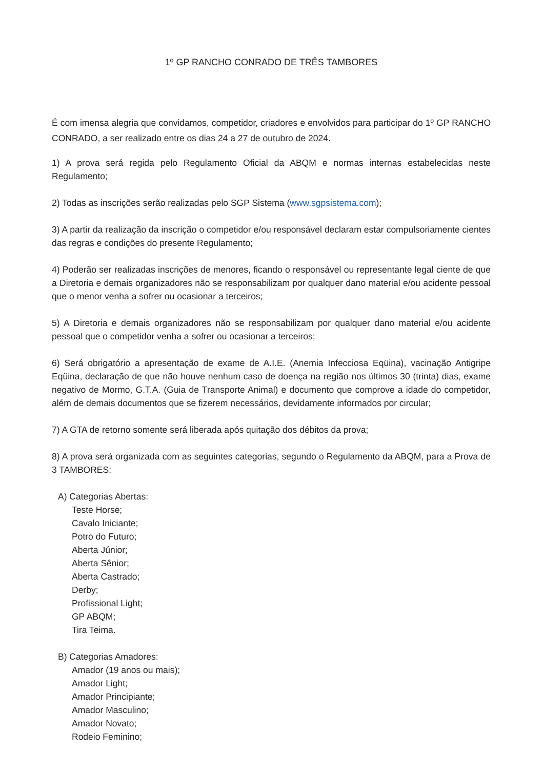1º GP RANCHO CONRADO DE TRÊS TAMBORES
É com imensa alegria que convidamos, competidor, criadores e envolvidos para participar do 1º GP RANCHO CONRADO, a ser realizado entre os dias 24 a 27 de outubro de 2024.
1) A prova será regida pelo Regulamento Oficial da ABQM e normas internas estabelecidas neste Regulamento;
2) Todas as inscrições serão realizadas pelo SGP Sistema (www.sgpsistema.com);
3) A partir da realização da inscrição o competidor e/ou responsável declaram estar compulsoriamente cientes das regras e condições do presente Regulamento;
4) Poderão ser realizadas inscrições de menores, ficando o responsável ou representante legal ciente de que a Diretoria e demais organizadores não se responsabilizam por qualquer dano material e/ou acidente pessoal que o menor venha a sofrer ou ocasionar a terceiros;
5) A Diretoria e demais organizadores não se responsabilizam por qualquer dano material e/ou acidente pessoal que o competidor venha a sofrer ou ocasionar a terceiros;
6) Será obrigatório a apresentação de exame de A.I.E. (Anemia Infecciosa Eqüina), vacinação Antigripe Eqüina, declaração de que não houve nenhum caso de doença na região nos últimos 30 (trinta) dias, exame negativo de Mormo, G.T.A. (Guia de Transporte Animal) e documento que comprove a idade do competidor, além de demais documentos que se fizerem necessários, devidamente informados por circular;
7) A GTA de retorno somente será liberada após quitação dos débitos da prova;
8) A prova será organizada com as seguintes categorias, segundo o Regulamento da ABQM, para a Prova de 3 TAMBORES:
A) Categorias Abertas:
Teste Horse;
Cavalo Iniciante;
Potro do Futuro;
Aberta Júnior;
Aberta Sênior;
Aberta Castrado;
Derby;
Profissional Light;
GP ABQM;
Tira Teima.
B) Categorias Amadores:
Amador (19 anos ou mais);
Amador Light;
Amador Principiante;
Amador Masculino;
Amador Novato;
Rodeio Feminino;